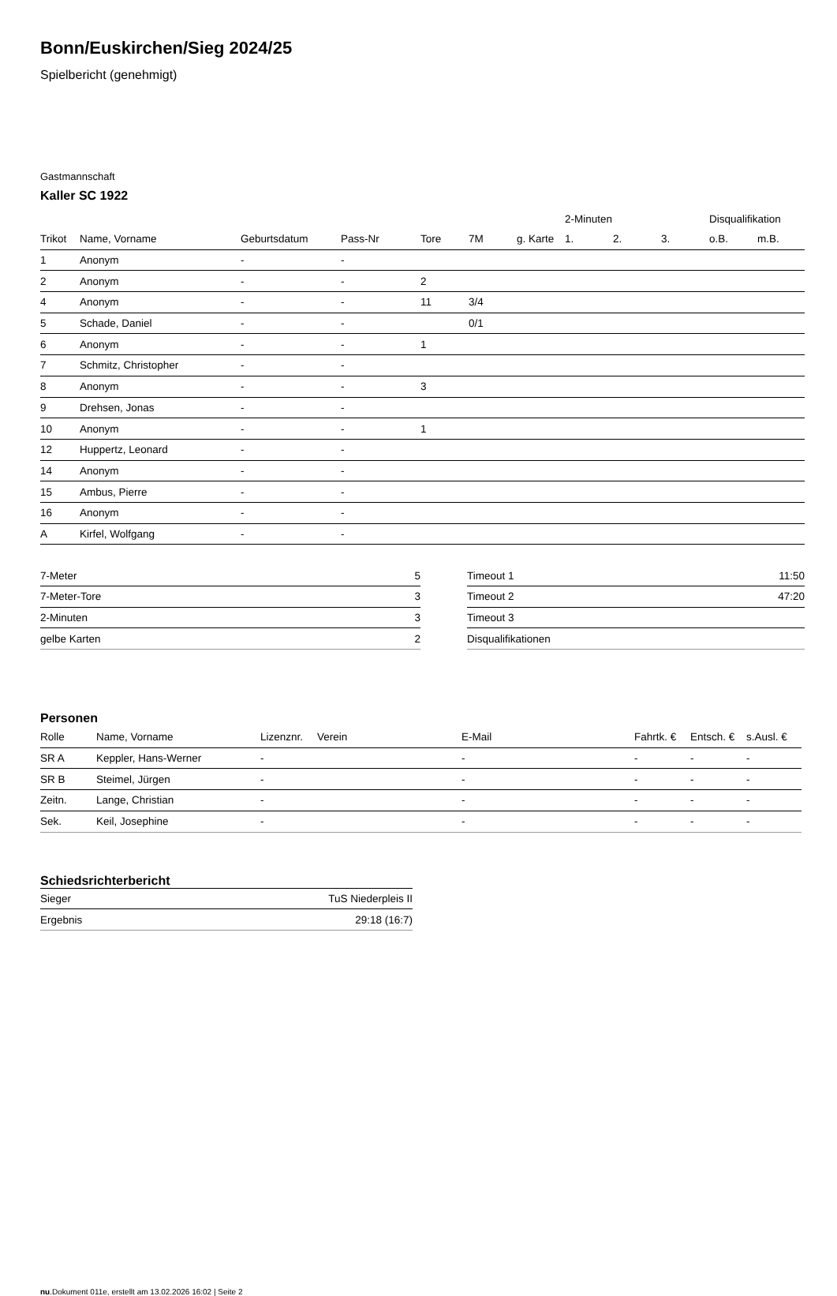Bonn/Euskirchen/Sieg 2024/25
Spielbericht (genehmigt)
Gastmannschaft
Kaller SC 1922
| | | | | | | | 2-Minuten | | | Disqualifikation | |
| --- | --- | --- | --- | --- | --- | --- | --- | --- | --- | --- | --- |
| Trikot | Name, Vorname | Geburtsdatum | Pass-Nr | Tore | 7M | g. Karte | 1. | 2. | 3. | o.B. | m.B. |
| 1 | Anonym | - | - | | | | | | | | |
| 2 | Anonym | - | - | 2 | | | | | | | |
| 4 | Anonym | - | - | 11 | 3/4 | | | | | | |
| 5 | Schade, Daniel | - | - | | 0/1 | | | | | | |
| 6 | Anonym | - | - | 1 | | | | | | | |
| 7 | Schmitz, Christopher | - | - | | | | | | | | |
| 8 | Anonym | - | - | 3 | | | | | | | |
| 9 | Drehsen, Jonas | - | - | | | | | | | | |
| 10 | Anonym | - | - | 1 | | | | | | | |
| 12 | Huppertz, Leonard | - | - | | | | | | | | |
| 14 | Anonym | - | - | | | | | | | | |
| 15 | Ambus, Pierre | - | - | | | | | | | | |
| 16 | Anonym | - | - | | | | | | | | |
| A | Kirfel, Wolfgang | - | - | | | | | | | | |
| 7-Meter | 5 |
| 7-Meter-Tore | 3 |
| 2-Minuten | 3 |
| gelbe Karten | 2 |
| Timeout 1 | 11:50 |
| Timeout 2 | 47:20 |
| Timeout 3 | |
| Disqualifikationen | |
Personen
| Rolle | Name, Vorname | Lizenznr. | Verein | E-Mail | Fahrtk. € | Entsch. € | s.Ausl. € |
| --- | --- | --- | --- | --- | --- | --- | --- |
| SR A | Keppler, Hans-Werner | - | | - | - | - | - |
| SR B | Steimel, Jürgen | - | | - | - | - | - |
| Zeitn. | Lange, Christian | - | | - | - | - | - |
| Sek. | Keil, Josephine | - | | - | - | - | - |
Schiedsrichterbericht
| Sieger | TuS Niederpleis II |
| Ergebnis | 29:18 (16:7) |
nu.Dokument 011e, erstellt am 13.02.2026 16:02 | Seite 2